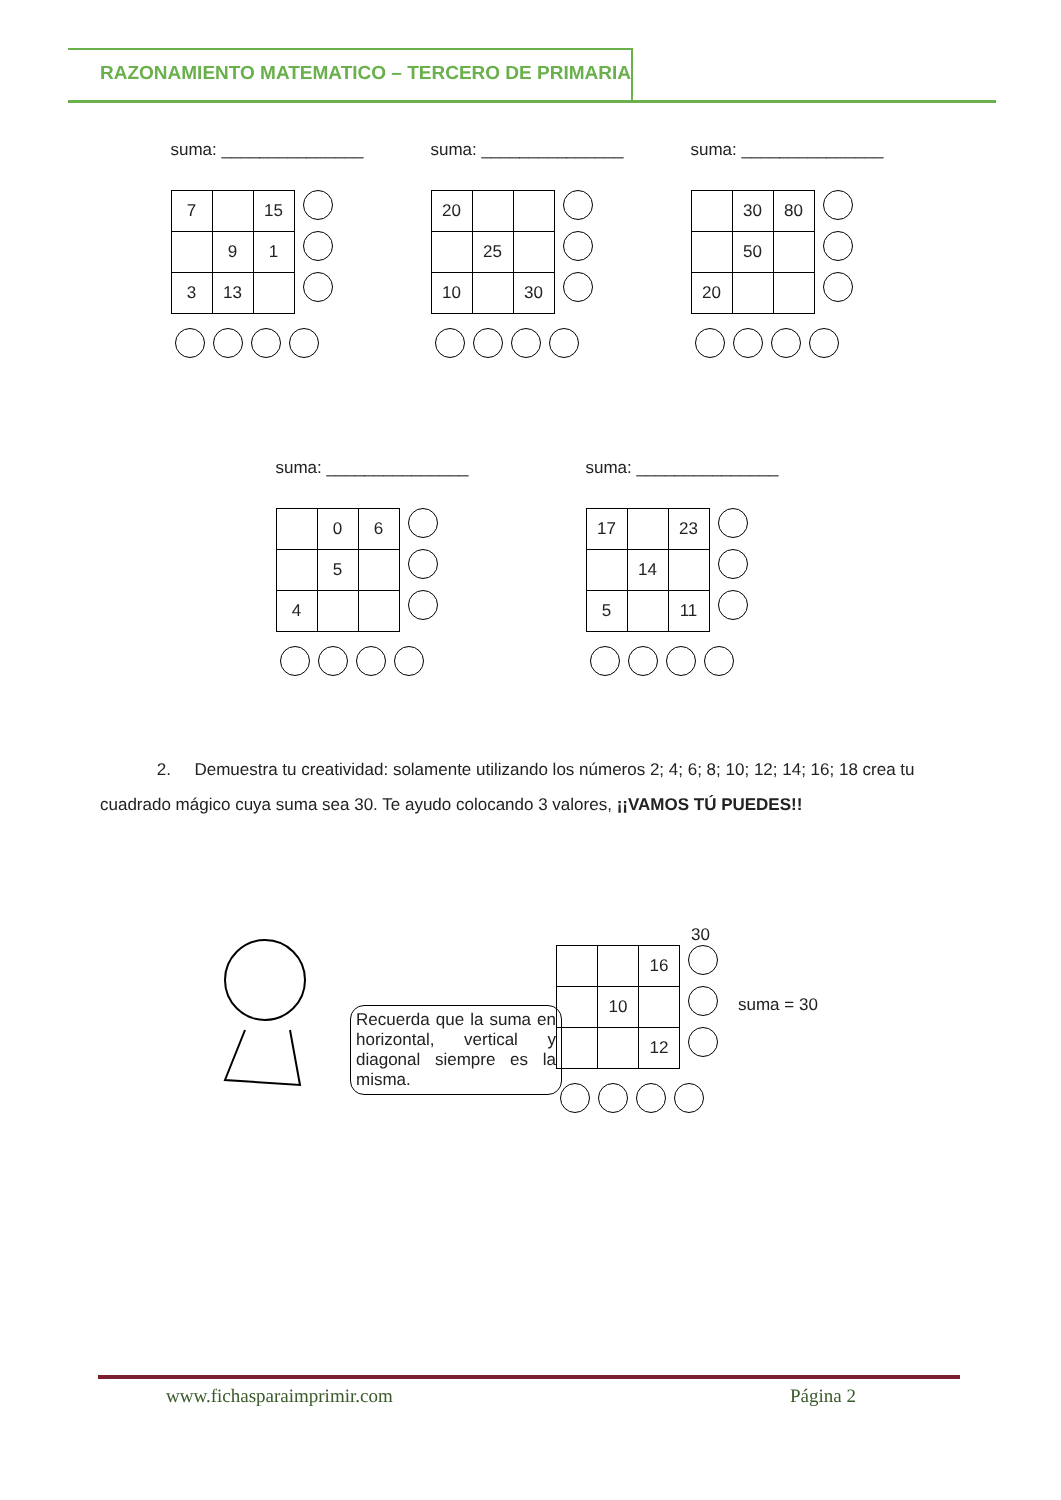RAZONAMIENTO MATEMATICO – TERCERO DE PRIMARIA
suma: _______________
| 7 | | 15 |
| | 9 | 1 |
| 3 | 13 | |
suma: _______________
| 20 | | |
| | 25 | |
| 10 | | 30 |
suma: _______________
| | 30 | 80 |
| | 50 | |
| 20 | | |
suma: _______________
| | 0 | 6 |
| | 5 | |
| 4 | | |
suma: _______________
| 17 | | 23 |
| | 14 | |
| 5 | | 11 |
2. Demuestra tu creatividad: solamente utilizando los números 2; 4; 6; 8; 10; 12; 14; 16; 18 crea tu cuadrado mágico cuya suma sea 30. Te ayudo colocando 3 valores, ¡¡VAMOS TÚ PUEDES!!
Recuerda que la suma en horizontal, vertical y diagonal siempre es la misma.
30
| | | 16 |
| | 10 | |
| | | 12 |
suma = 30
www.fichasparaimprimir.com Página 2